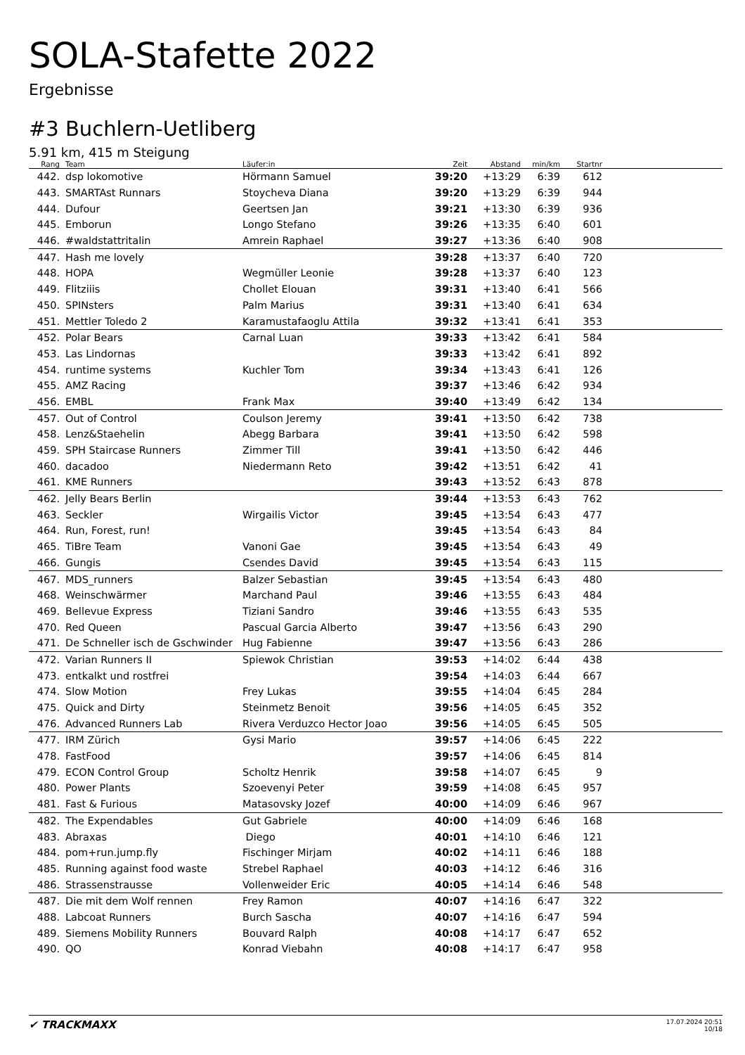SOLA-Stafette 2022
Ergebnisse
#3 Buchlern-Uetliberg
5.91 km, 415 m Steigung
| Rang | Team | Läufer:in | Zeit | Abstand | min/km | Startnr | |
| --- | --- | --- | --- | --- | --- | --- | --- |
| 442. | dsp lokomotive | Hörmann Samuel | 39:20 | +13:29 | 6:39 | 612 | |
| 443. | SMARTAst Runnars | Stoycheva Diana | 39:20 | +13:29 | 6:39 | 944 | |
| 444. | Dufour | Geertsen Jan | 39:21 | +13:30 | 6:39 | 936 | |
| 445. | Emborun | Longo Stefano | 39:26 | +13:35 | 6:40 | 601 | |
| 446. | #waldstattritalin | Amrein Raphael | 39:27 | +13:36 | 6:40 | 908 | |
| 447. | Hash me lovely | | 39:28 | +13:37 | 6:40 | 720 | |
| 448. | HOPA | Wegmüller Leonie | 39:28 | +13:37 | 6:40 | 123 | |
| 449. | Flitziiis | Chollet Elouan | 39:31 | +13:40 | 6:41 | 566 | |
| 450. | SPINsters | Palm Marius | 39:31 | +13:40 | 6:41 | 634 | |
| 451. | Mettler Toledo 2 | Karamustafaoglu Attila | 39:32 | +13:41 | 6:41 | 353 | |
| 452. | Polar Bears | Carnal Luan | 39:33 | +13:42 | 6:41 | 584 | |
| 453. | Las Lindornas | | 39:33 | +13:42 | 6:41 | 892 | |
| 454. | runtime systems | Kuchler Tom | 39:34 | +13:43 | 6:41 | 126 | |
| 455. | AMZ Racing | | 39:37 | +13:46 | 6:42 | 934 | |
| 456. | EMBL | Frank Max | 39:40 | +13:49 | 6:42 | 134 | |
| 457. | Out of Control | Coulson Jeremy | 39:41 | +13:50 | 6:42 | 738 | |
| 458. | Lenz&Staehelin | Abegg Barbara | 39:41 | +13:50 | 6:42 | 598 | |
| 459. | SPH Staircase Runners | Zimmer Till | 39:41 | +13:50 | 6:42 | 446 | |
| 460. | dacadoo | Niedermann Reto | 39:42 | +13:51 | 6:42 | 41 | |
| 461. | KME Runners | | 39:43 | +13:52 | 6:43 | 878 | |
| 462. | Jelly Bears Berlin | | 39:44 | +13:53 | 6:43 | 762 | |
| 463. | Seckler | Wirgailis Victor | 39:45 | +13:54 | 6:43 | 477 | |
| 464. | Run, Forest, run! | | 39:45 | +13:54 | 6:43 | 84 | |
| 465. | TiBre Team | Vanoni Gae | 39:45 | +13:54 | 6:43 | 49 | |
| 466. | Gungis | Csendes David | 39:45 | +13:54 | 6:43 | 115 | |
| 467. | MDS_runners | Balzer Sebastian | 39:45 | +13:54 | 6:43 | 480 | |
| 468. | Weinschwärmer | Marchand Paul | 39:46 | +13:55 | 6:43 | 484 | |
| 469. | Bellevue Express | Tiziani Sandro | 39:46 | +13:55 | 6:43 | 535 | |
| 470. | Red Queen | Pascual Garcia Alberto | 39:47 | +13:56 | 6:43 | 290 | |
| 471. | De Schneller isch de Gschwinder | Hug Fabienne | 39:47 | +13:56 | 6:43 | 286 | |
| 472. | Varian Runners II | Spiewok Christian | 39:53 | +14:02 | 6:44 | 438 | |
| 473. | entkalkt und rostfrei | | 39:54 | +14:03 | 6:44 | 667 | |
| 474. | Slow Motion | Frey Lukas | 39:55 | +14:04 | 6:45 | 284 | |
| 475. | Quick and Dirty | Steinmetz Benoit | 39:56 | +14:05 | 6:45 | 352 | |
| 476. | Advanced Runners Lab | Rivera Verduzco Hector Joao | 39:56 | +14:05 | 6:45 | 505 | |
| 477. | IRM Zürich | Gysi Mario | 39:57 | +14:06 | 6:45 | 222 | |
| 478. | FastFood | | 39:57 | +14:06 | 6:45 | 814 | |
| 479. | ECON Control Group | Scholtz Henrik | 39:58 | +14:07 | 6:45 | 9 | |
| 480. | Power Plants | Szoevenyi Peter | 39:59 | +14:08 | 6:45 | 957 | |
| 481. | Fast & Furious | Matasovsky Jozef | 40:00 | +14:09 | 6:46 | 967 | |
| 482. | The Expendables | Gut Gabriele | 40:00 | +14:09 | 6:46 | 168 | |
| 483. | Abraxas | Diego | 40:01 | +14:10 | 6:46 | 121 | |
| 484. | pom+run.jump.fly | Fischinger Mirjam | 40:02 | +14:11 | 6:46 | 188 | |
| 485. | Running against food waste | Strebel Raphael | 40:03 | +14:12 | 6:46 | 316 | |
| 486. | Strassenstrausse | Vollenweider Eric | 40:05 | +14:14 | 6:46 | 548 | |
| 487. | Die mit dem Wolf rennen | Frey Ramon | 40:07 | +14:16 | 6:47 | 322 | |
| 488. | Labcoat Runners | Burch Sascha | 40:07 | +14:16 | 6:47 | 594 | |
| 489. | Siemens Mobility Runners | Bouvard Ralph | 40:08 | +14:17 | 6:47 | 652 | |
| 490. | QO | Konrad Viebahn | 40:08 | +14:17 | 6:47 | 958 | |
✔ TRACKMAXX
17.07.2024 20:51
10/18